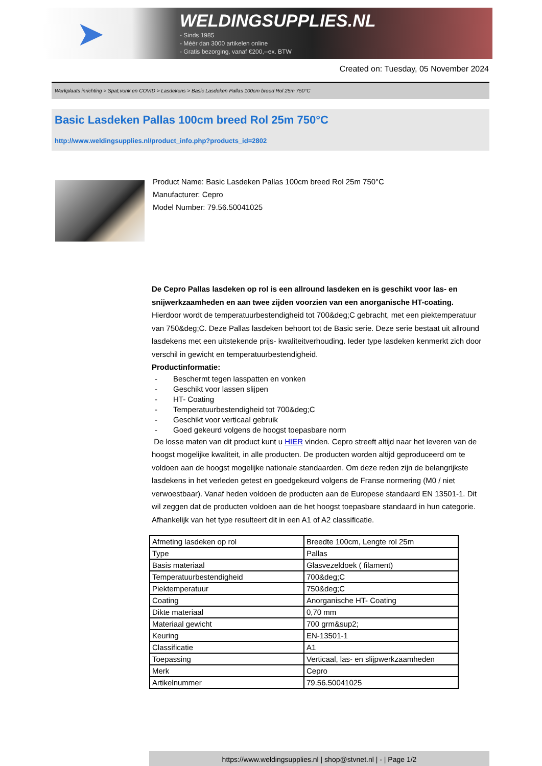➤
WELDINGSUPPLIES.NL
- Sinds 1985
- Méér dan 3000 artikelen online
- Gratis bezorging, vanaf €200,--ex. BTW
Created on: Tuesday, 05 November 2024
Werkplaats inrichting > Spat,vonk en COVID > Lasdekens > Basic Lasdeken Pallas 100cm breed Rol 25m 750°C
Basic Lasdeken Pallas 100cm breed Rol 25m 750°C
http://www.weldingsupplies.nl/product_info.php?products_id=2802
Product Name: Basic Lasdeken Pallas 100cm breed Rol 25m 750°C
Manufacturer: Cepro
Model Number: 79.56.50041025
De Cepro Pallas lasdeken op rol is een allround lasdeken en is geschikt voor las- en snijwerkzaamheden en aan twee zijden voorzien van een anorganische HT-coating. Hierdoor wordt de temperatuurbestendigheid tot 700&deg;C gebracht, met een piektemperatuur van 750&deg;C. Deze Pallas lasdeken behoort tot de Basic serie. Deze serie bestaat uit allround lasdekens met een uitstekende prijs- kwaliteitverhouding. Ieder type lasdeken kenmerkt zich door verschil in gewicht en temperatuurbestendigheid.
Productinformatie:
- Beschermt tegen lasspatten en vonken
- Geschikt voor lassen slijpen
- HT- Coating
- Temperatuurbestendigheid tot 700&deg;C
- Geschikt voor verticaal gebruik
- Goed gekeurd volgens de hoogst toepasbare norm
De losse maten van dit product kunt u HIER vinden. Cepro streeft altijd naar het leveren van de hoogst mogelijke kwaliteit, in alle producten. De producten worden altijd geproduceerd om te voldoen aan de hoogst mogelijke nationale standaarden. Om deze reden zijn de belangrijkste lasdekens in het verleden getest en goedgekeurd volgens de Franse normering (M0 / niet verwoestbaar). Vanaf heden voldoen de producten aan de Europese standaard EN 13501-1. Dit wil zeggen dat de producten voldoen aan de het hoogst toepasbare standaard in hun categorie. Afhankelijk van het type resulteert dit in een A1 of A2 classificatie.
| Afmeting lasdeken op rol | Breedte 100cm, Lengte rol 25m |
| Type | Pallas |
| Basis materiaal | Glasvezeldoek ( filament) |
| Temperatuurbestendigheid | 700&deg;C |
| Piektemperatuur | 750&deg;C |
| Coating | Anorganische HT- Coating |
| Dikte materiaal | 0,70 mm |
| Materiaal gewicht | 700 grm&sup2; |
| Keuring | EN-13501-1 |
| Classificatie | A1 |
| Toepassing | Verticaal, las- en slijpwerkzaamheden |
| Merk | Cepro |
| Artikelnummer | 79.56.50041025 |
https://www.weldingsupplies.nl | shop@stvnet.nl | - | Page 1/2